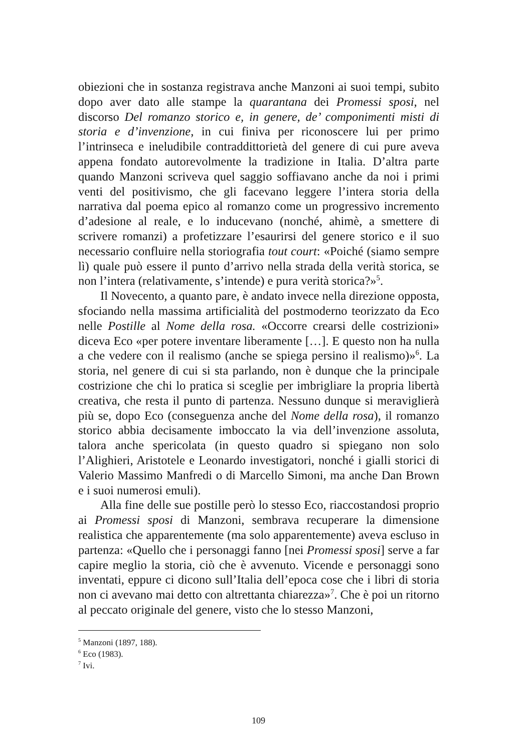obiezioni che in sostanza registrava anche Manzoni ai suoi tempi, subito dopo aver dato alle stampe la quarantana dei Promessi sposi, nel discorso Del romanzo storico e, in genere, de’ componimenti misti di storia e d’invenzione, in cui finiva per riconoscere lui per primo l’intrinseca e ineludibile contraddittorietà del genere di cui pure aveva appena fondato autorevolmente la tradizione in Italia. D’altra parte quando Manzoni scriveva quel saggio soffiavano anche da noi i primi venti del positivismo, che gli facevano leggere l’intera storia della narrativa dal poema epico al romanzo come un progressivo incremento d’adesione al reale, e lo inducevano (nonché, ahimè, a smettere di scrivere romanzi) a profetizzare l’esaurirsi del genere storico e il suo necessario confluire nella storiografia tout court: «Poiché (siamo sempre lì) quale può essere il punto d’arrivo nella strada della verità storica, se non l’intera (relativamente, s’intende) e pura verità storica?»<sup>5</sup>.
Il Novecento, a quanto pare, è andato invece nella direzione opposta, sfociando nella massima artificialità del postmoderno teorizzato da Eco nelle Postille al Nome della rosa. «Occorre crearsi delle costrizioni» diceva Eco «per potere inventare liberamente […]. E questo non ha nulla a che vedere con il realismo (anche se spiega persino il realismo)»<sup>6</sup>. La storia, nel genere di cui si sta parlando, non è dunque che la principale costrizione che chi lo pratica si sceglie per imbrigliare la propria libertà creativa, che resta il punto di partenza. Nessuno dunque si meraviglierà più se, dopo Eco (conseguenza anche del Nome della rosa), il romanzo storico abbia decisamente imboccato la via dell’invenzione assoluta, talora anche spericolata (in questo quadro si spiegano non solo l’Alighieri, Aristotele e Leonardo investigatori, nonché i gialli storici di Valerio Massimo Manfredi o di Marcello Simoni, ma anche Dan Brown e i suoi numerosi emuli).
Alla fine delle sue postille però lo stesso Eco, riaccostandosi proprio ai Promessi sposi di Manzoni, sembrava recuperare la dimensione realistica che apparentemente (ma solo apparentemente) aveva escluso in partenza: «Quello che i personaggi fanno [nei Promessi sposi] serve a far capire meglio la storia, ciò che è avvenuto. Vicende e personaggi sono inventati, eppure ci dicono sull’Italia dell’epoca cose che i libri di storia non ci avevano mai detto con altrettanta chiarezza»<sup>7</sup>. Che è poi un ritorno al peccato originale del genere, visto che lo stesso Manzoni,
<sup>5</sup> Manzoni (1897, 188).
<sup>6</sup> Eco (1983).
<sup>7</sup> Ivi.
109